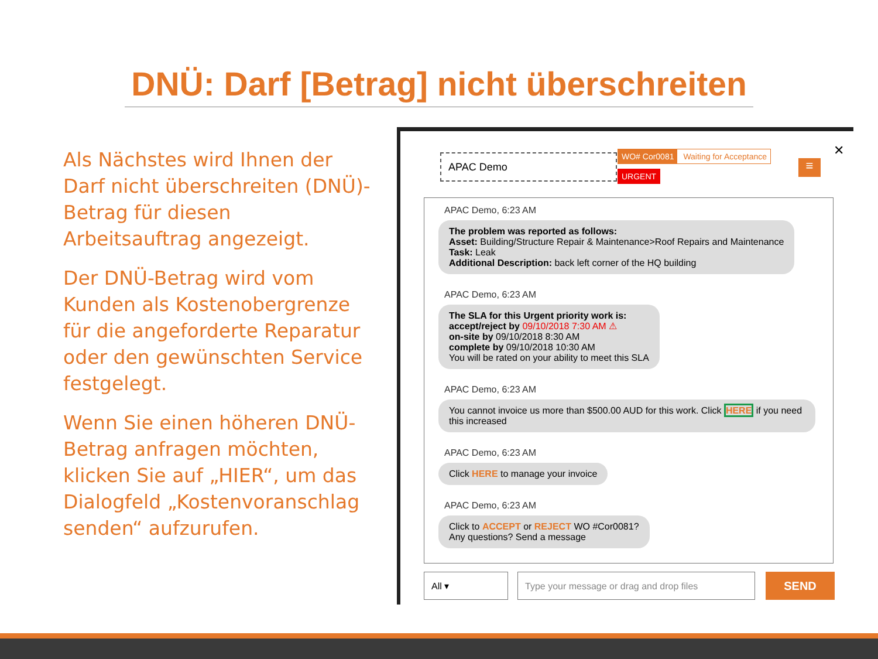DNÜ: Darf [Betrag] nicht überschreiten
Als Nächstes wird Ihnen der Darf nicht überschreiten (DNÜ)-Betrag für diesen Arbeitsauftrag angezeigt.
Der DNÜ-Betrag wird vom Kunden als Kostenobergrenze für die angeforderte Reparatur oder den gewünschten Service festgelegt.
Wenn Sie einen höheren DNÜ-Betrag anfragen möchten, klicken Sie auf „HIER“, um das Dialogfeld „Kostenvoranschlag senden“ aufzurufen.
APAC Demo
WO# Cor0081 Waiting for Acceptance
URGENT ≡
✕
APAC Demo, 6:23 AM
The problem was reported as follows:
Asset: Building/Structure Repair & Maintenance>Roof Repairs and Maintenance
Task: Leak
Additional Description: back left corner of the HQ building
APAC Demo, 6:23 AM
The SLA for this Urgent priority work is:
accept/reject by 09/10/2018 7:30 AM ⚠
on-site by 09/10/2018 8:30 AM
complete by 09/10/2018 10:30 AM
You will be rated on your ability to meet this SLA
APAC Demo, 6:23 AM
You cannot invoice us more than $500.00 AUD for this work. Click HERE if you need this increased
APAC Demo, 6:23 AM
Click HERE to manage your invoice
APAC Demo, 6:23 AM
Click to ACCEPT or REJECT WO #Cor0081?
Any questions? Send a message
All ▾ Type your message or drag and drop files SEND